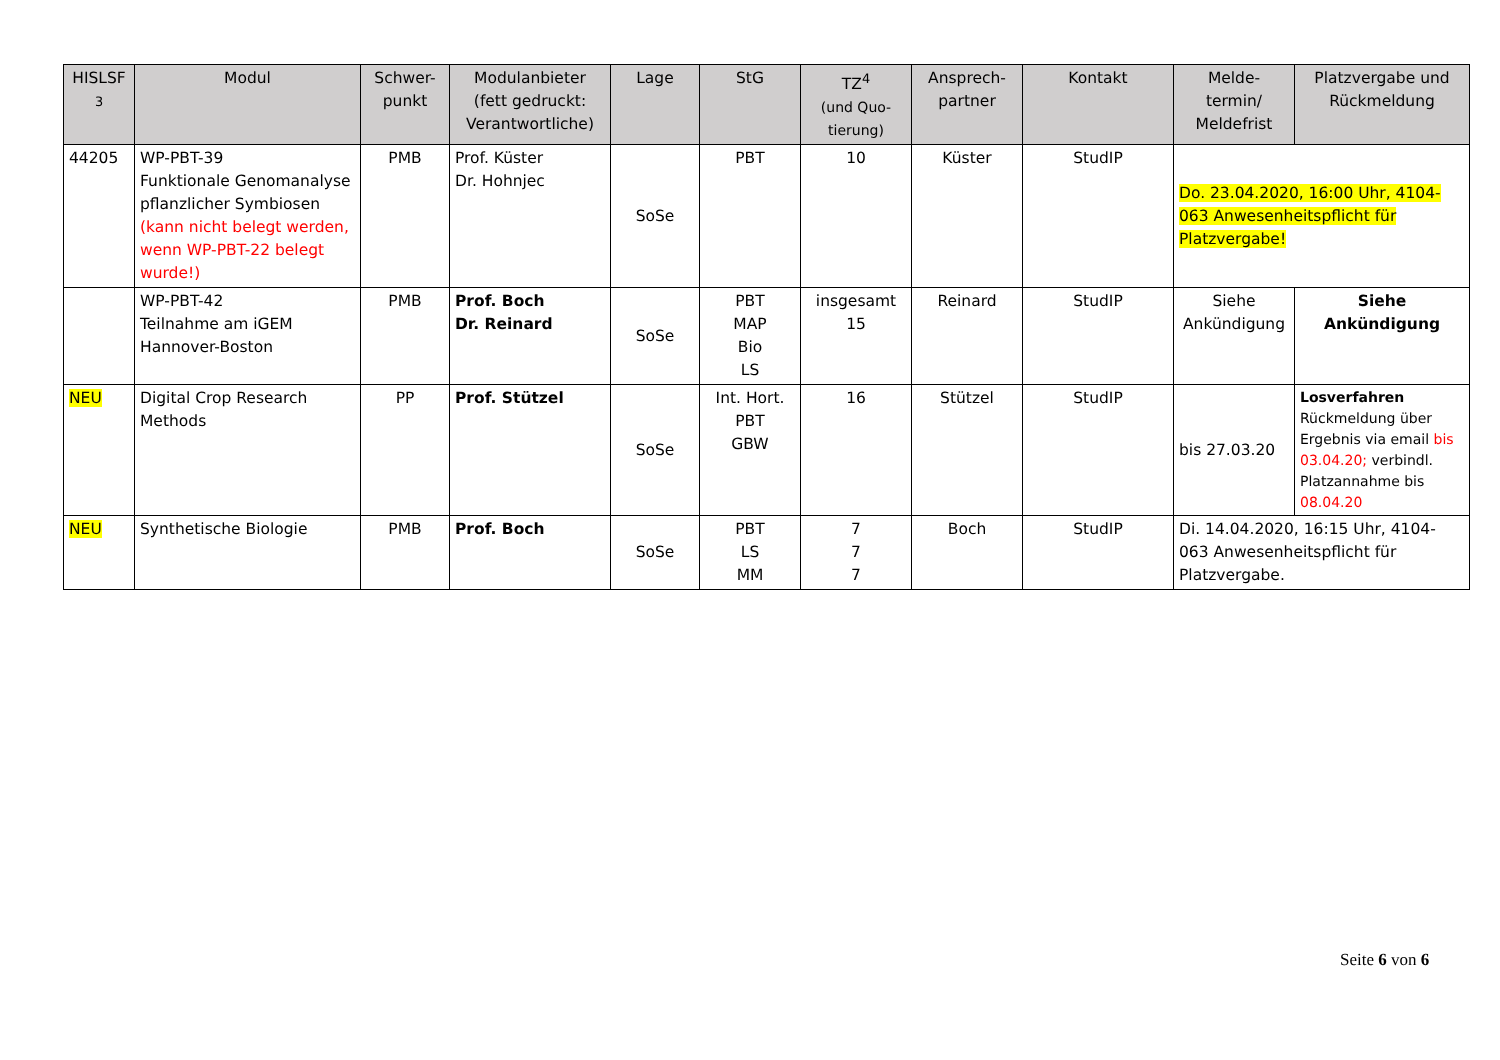| HISLSF <sup>3</sup> | Modul | Schwer- punkt | Modulanbieter (fett gedruckt: Verantwortliche) | Lage | StG | TZ<sup>4</sup> (und Quo- tierung) | Ansprech- partner | Kontakt | Melde- termin/ Meldefrist | Platzvergabe und Rückmeldung |
| --- | --- | --- | --- | --- | --- | --- | --- | --- | --- | --- |
| 44205 | WP-PBT-39 Funktionale Genomanalyse pflanzlicher Symbiosen (kann nicht belegt werden, wenn WP-PBT-22 belegt wurde!) | PMB | Prof. Küster Dr. Hohnjec | SoSe | PBT | 10 | Küster | StudIP | Do. 23.04.2020, 16:00 Uhr, 4104-063 Anwesenheitspflicht für Platzvergabe! | |
| | WP-PBT-42 Teilnahme am iGEM Hannover-Boston | PMB | Prof. Boch Dr. Reinard | SoSe | PBT MAP Bio LS | insgesamt 15 | Reinard | StudIP | Siehe Ankündigung | Siehe Ankündigung |
| NEU | Digital Crop Research Methods | PP | Prof. Stützel | SoSe | Int. Hort. PBT GBW | 16 | Stützel | StudIP | bis 27.03.20 | Losverfahren Rückmeldung über Ergebnis via email bis 03.04.20; verbindl. Platzannahme bis 08.04.20 |
| NEU | Synthetische Biologie | PMB | Prof. Boch | SoSe | PBT LS MM | 7 7 7 | Boch | StudIP | Di. 14.04.2020, 16:15 Uhr, 4104-063 Anwesenheitspflicht für Platzvergabe. | |
Seite 6 von 6